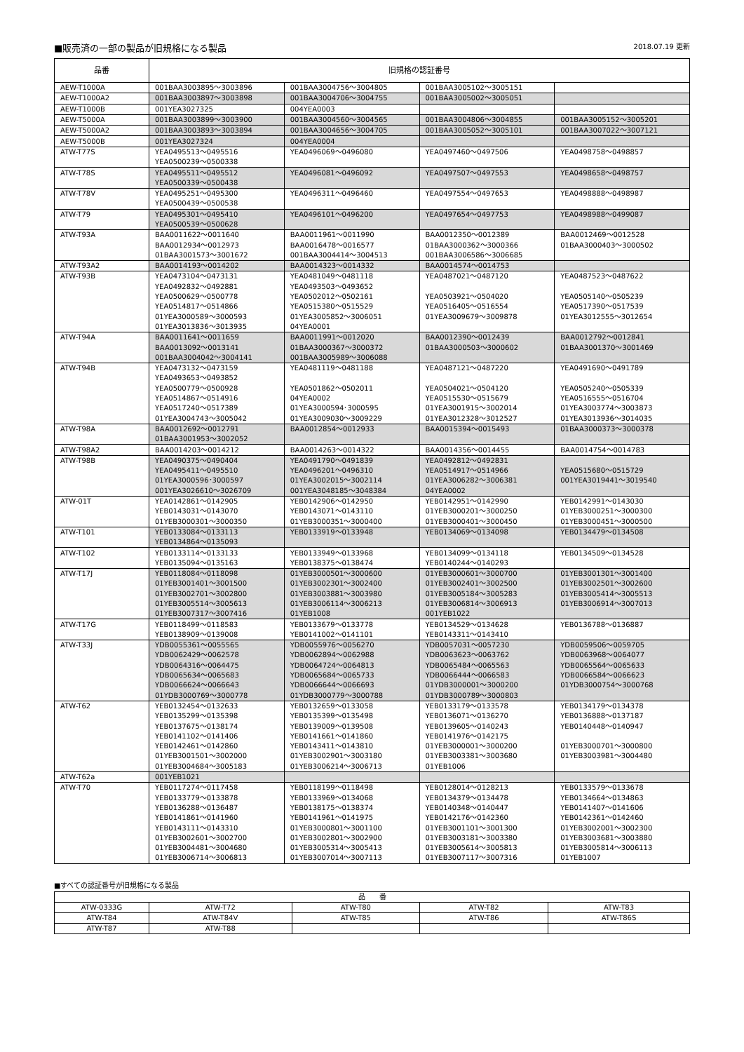■販売済の一部の製品が旧規格になる製品 2018.07.19 更新
| 品番 | 旧規格の認証番号 | | | |
| --- | --- | --- | --- | --- |
| AEW-T1000A | 001BAA3003895～3003896 | 001BAA3004756～3004805 | 001BAA3005102～3005151 | |
| AEW-T1000A2 | 001BAA3003897～3003898 | 001BAA3004706～3004755 | 001BAA3005002～3005051 | |
| AEW-T1000B | 001YEA3027325 | 004YEA0003 | | |
| AEW-T5000A | 001BAA3003899～3003900 | 001BAA3004560～3004565 | 001BAA3004806～3004855 | 001BAA3005152～3005201 |
| AEW-T5000A2 | 001BAA3003893～3003894 | 001BAA3004656～3004705 | 001BAA3005052～3005101 | 001BAA3007022～3007121 |
| AEW-T5000B | 001YEA3027324 | 004YEA0004 | | |
| ATW-T77S | YEA0495513～0495516 | YEA0496069～0496080 | YEA0497460～0497506 | YEA0498758～0498857 |
| | YEA0500239～0500338 | | | |
| ATW-T78S | YEA0495511～0495512 | YEA0496081～0496092 | YEA0497507～0497553 | YEA0498658～0498757 |
| | YEA0500339～0500438 | | | |
| ATW-T78V | YEA0495251～0495300 | YEA0496311～0496460 | YEA0497554～0497653 | YEA0498888～0498987 |
| | YEA0500439～0500538 | | | |
| ATW-T79 | YEA0495301～0495410 | YEA0496101～0496200 | YEA0497654～0497753 | YEA0498988～0499087 |
| | YEA0500539～0500628 | | | |
| ATW-T93A | BAA0011622～0011640 | BAA0011961～0011990 | BAA0012350～0012389 | BAA0012469～0012528 |
| | BAA0012934～0012973 | BAA0016478～0016577 | 01BAA3000362～3000366 | 01BAA3000403～3000502 |
| | 01BAA3001573～3001672 | 001BAA3004414～3004513 | 001BAA3006586～3006685 | |
| ATW-T93A2 | BAA0014193～0014202 | BAA0014323～0014332 | BAA0014574～0014753 | |
| ATW-T93B | YEA0473104～0473131 | YEA0481049～0481118 | YEA0487021～0487120 | YEA0487523～0487622 |
| | YEA0492832～0492881 | YEA0493503～0493652 | | |
| | YEA0500629～0500778 | YEA0502012～0502161 | YEA0503921～0504020 | YEA0505140～0505239 |
| | YEA0514817～0514866 | YEA0515380～0515529 | YEA0516405～0516554 | YEA0517390～0517539 |
| | 01YEA3000589～3000593 | 01YEA3005852～3006051 | 01YEA3009679～3009878 | 01YEA3012555～3012654 |
| | 01YEA3013836～3013935 | 04YEA0001 | | |
| ATW-T94A | BAA0011641～0011659 | BAA0011991～0012020 | BAA0012390～0012439 | BAA0012792～0012841 |
| | BAA0013092～0013141 | 01BAA3000367～3000372 | 01BAA3000503～3000602 | 01BAA3001370～3001469 |
| | 001BAA3004042～3004141 | 001BAA3005989～3006088 | | |
| ATW-T94B | YEA0473132～0473159 | YEA0481119～0481188 | YEA0487121～0487220 | YEA0491690～0491789 |
| | YEA0493653～0493852 | | | |
| | YEA0500779～0500928 | YEA0501862～0502011 | YEA0504021～0504120 | YEA0505240～0505339 |
| | YEA0514867～0514916 | 04YEA0002 | YEA0515530～0515679 | YEA0516555～0516704 |
| | YEA0517240～0517389 | 01YEA3000594･3000595 | 01YEA3001915～3002014 | 01YEA3003774～3003873 |
| | 01YEA3004743～3005042 | 01YEA3009030～3009229 | 01YEA3012328～3012527 | 01YEA3013936～3014035 |
| ATW-T98A | BAA0012692～0012791 | BAA0012854～0012933 | BAA0015394～0015493 | 01BAA3000373～3000378 |
| | 01BAA3001953～3002052 | | | |
| ATW-T98A2 | BAA0014203～0014212 | BAA0014263～0014322 | BAA0014356～0014455 | BAA0014754～0014783 |
| ATW-T98B | YEA0490375～0490404 | YEA0491790～0491839 | YEA0492812～0492831 | |
| | YEA0495411～0495510 | YEA0496201～0496310 | YEA0514917～0514966 | YEA0515680～0515729 |
| | 01YEA3000596･3000597 | 01YEA3002015～3002114 | 01YEA3006282～3006381 | 001YEA3019441～3019540 |
| | 001YEA3026610～3026709 | 001YEA3048185～3048384 | 04YEA0002 | |
| ATW-01T | YEA0142861～0142905 | YEB0142906～0142950 | YEB0142951～0142990 | YEB0142991～0143030 |
| | YEB0143031～0143070 | YEB0143071～0143110 | 01YEB3000201～3000250 | 01YEB3000251～3000300 |
| | 01YEB3000301～3000350 | 01YEB3000351～3000400 | 01YEB3000401～3000450 | 01YEB3000451～3000500 |
| ATW-T101 | YEB0133084～0133113 | YEB0133919～0133948 | YEB0134069～0134098 | YEB0134479～0134508 |
| | YEB0134864～0135093 | | | |
| ATW-T102 | YEB0133114～0133133 | YEB0133949～0133968 | YEB0134099～0134118 | YEB0134509～0134528 |
| | YEB0135094～0135163 | YEB0138375～0138474 | YEB0140244～0140293 | |
| ATW-T17J | YEB0118084～0118098 | 01YEB3000501～3000600 | 01YEB3000601～3000700 | 01YEB3001301～3001400 |
| | 01YEB3001401～3001500 | 01YEB3002301～3002400 | 01YEB3002401～3002500 | 01YEB3002501～3002600 |
| | 01YEB3002701～3002800 | 01YEB3003881～3003980 | 01YEB3005184～3005283 | 01YEB3005414～3005513 |
| | 01YEB3005514～3005613 | 01YEB3006114～3006213 | 01YEB3006814～3006913 | 01YEB3006914～3007013 |
| | 01YEB3007317～3007416 | 01YEB1008 | 001YEB1022 | |
| ATW-T17G | YEB0118499～0118583 | YEB0133679～0133778 | YEB0134529～0134628 | YEB0136788～0136887 |
| | YEB0138909～0139008 | YEB0141002～0141101 | YEB0143311～0143410 | |
| ATW-T33J | YDB0055361～0055565 | YDB0055976～0056270 | YDB0057031～0057230 | YDB0059506～0059705 |
| | YDB0062429～0062578 | YDB0062894～0062988 | YDB0063623～0063762 | YDB0063968～0064077 |
| | YDB0064316～0064475 | YDB0064724～0064813 | YDB0065484～0065563 | YDB0065564～0065633 |
| | YDB0065634～0065683 | YDB0065684～0065733 | YDB0066444～0066583 | YDB0066584～0066623 |
| | YDB0066624～0066643 | YDB0066644～0066693 | 01YDB3000001～3000200 | 01YDB3000754～3000768 |
| | 01YDB3000769～3000778 | 01YDB3000779～3000788 | 01YDB3000789～3000803 | |
| ATW-T62 | YEB0132454～0132633 | YEB0132659～0133058 | YEB0133179～0133578 | YEB0134179～0134378 |
| | YEB0135299～0135398 | YEB0135399～0135498 | YEB0136071～0136270 | YEB0136888～0137187 |
| | YEB0137675～0138174 | YEB0139009～0139508 | YEB0139605～0140243 | YEB0140448～0140947 |
| | YEB0141102～0141406 | YEB0141661～0141860 | YEB0141976～0142175 | |
| | YEB0142461～0142860 | YEB0143411～0143810 | 01YEB3000001～3000200 | 01YEB3000701～3000800 |
| | 01YEB3001501～3002000 | 01YEB3002901～3003180 | 01YEB3003381～3003680 | 01YEB3003981～3004480 |
| | 01YEB3004684～3005183 | 01YEB3006214～3006713 | 01YEB1006 | |
| ATW-T62a | 001YEB1021 | | | |
| ATW-T70 | YEB0117274～0117458 | YEB0118199～0118498 | YEB0128014～0128213 | YEB0133579～0133678 |
| | YEB0133779～0133878 | YEB0133969～0134068 | YEB0134379～0134478 | YEB0134664～0134863 |
| | YEB0136288～0136487 | YEB0138175～0138374 | YEB0140348～0140447 | YEB0141407～0141606 |
| | YEB0141861～0141960 | YEB0141961～0141975 | YEB0142176～0142360 | YEB0142361～0142460 |
| | YEB0143111～0143310 | 01YEB3000801～3001100 | 01YEB3001101～3001300 | 01YEB3002001～3002300 |
| | 01YEB3002601～3002700 | 01YEB3002801～3002900 | 01YEB3003181～3003380 | 01YEB3003681～3003880 |
| | 01YEB3004481～3004680 | 01YEB3005314～3005413 | 01YEB3005614～3005813 | 01YEB3005814～3006113 |
| | 01YEB3006714～3006813 | 01YEB3007014～3007113 | 01YEB3007117～3007316 | 01YEB1007 |
■すべての認証番号が旧規格になる製品
| 品 番 | | | | |
| --- | --- | --- | --- | --- |
| ATW-0333G | ATW-T72 | ATW-T80 | ATW-T82 | ATW-T83 |
| ATW-T84 | ATW-T84V | ATW-T85 | ATW-T86 | ATW-T86S |
| ATW-T87 | ATW-T88 | | | |